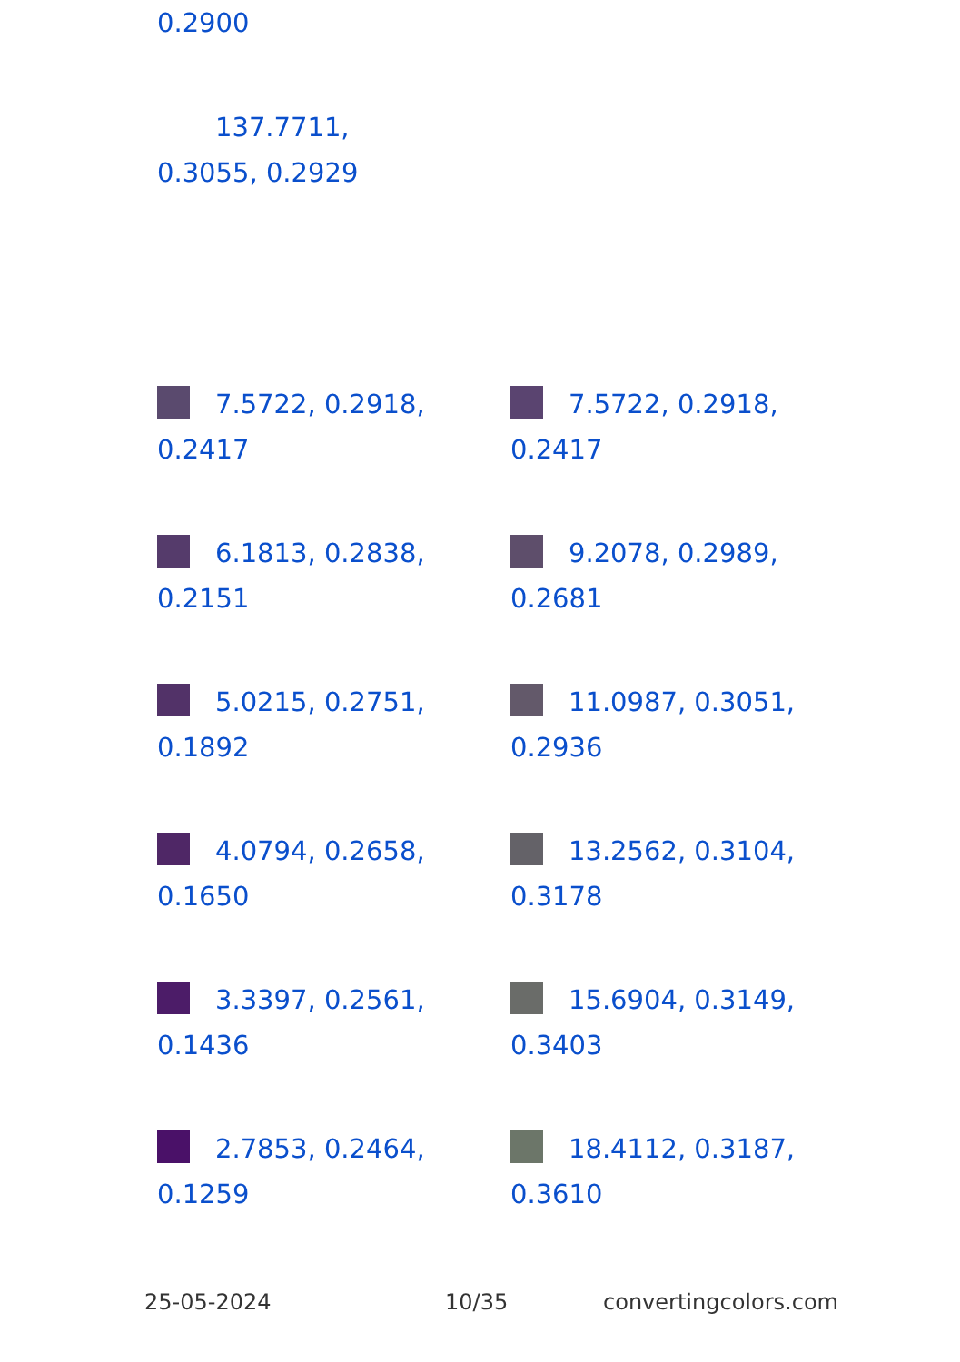0.2900
137.7711, 0.3055, 0.2929
7.5722, 0.2918, 0.2417
7.5722, 0.2918, 0.2417
6.1813, 0.2838, 0.2151
9.2078, 0.2989, 0.2681
5.0215, 0.2751, 0.1892
11.0987, 0.3051, 0.2936
4.0794, 0.2658, 0.1650
13.2562, 0.3104, 0.3178
3.3397, 0.2561, 0.1436
15.6904, 0.3149, 0.3403
2.7853, 0.2464, 0.1259
18.4112, 0.3187, 0.3610
25-05-2024 10/35 convertingcolors.com